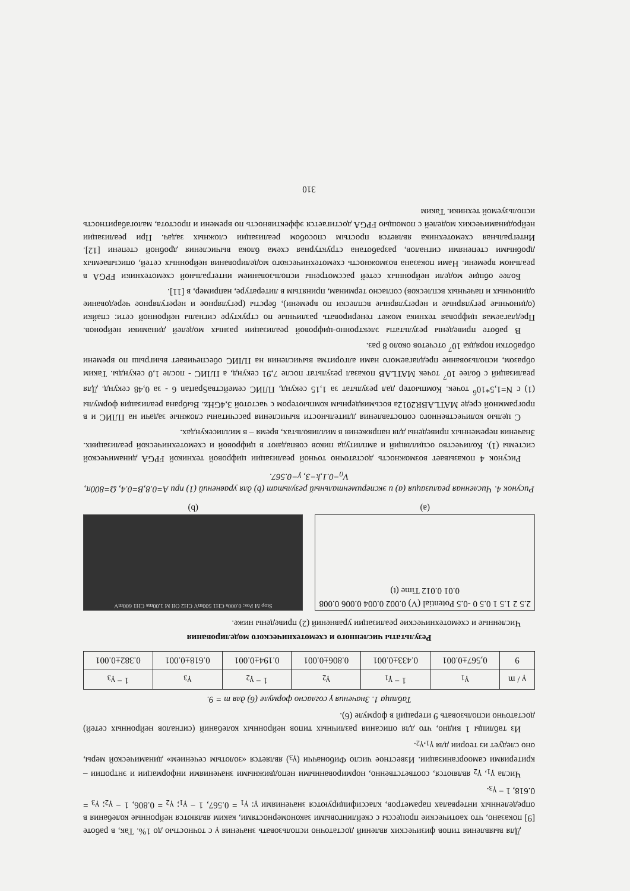Для выявления типов физических явлений достаточно использовать значения γ с точностью до 1%. Так, в работе [9] показано, что хаотические процессы с скейлинговыми закономерностями, каким являются нейронные колебания в определенных интервалах параметров, классифицируются значениями γ: γ<sub>1</sub> = 0.567, 1 − γ<sub>1</sub>; γ<sub>2</sub> = 0.806, 1 − γ<sub>2</sub>; γ<sub>3</sub> = 0.618, 1 − γ<sub>3</sub>.
Числа γ<sub>1</sub>, γ<sub>2</sub> являются, соответственно, нормированными неподвижными значениями информации и энтропии – критериями самоорганизации. Известное число Фибоначчи (γ<sub>3</sub>) является «золотым сечением» динамической меры, оно следует из теории для γ<sub>1</sub>,γ<sub>2</sub>.
Из таблицы 1 видно, что для описания различных типов нейронных колебаний (сигналов нейронных сетей) достаточно использовать 9 итераций в формуле (6).
Таблица 1. Значения γ согласно формуле (6) для m = 9.
| γ / m | γ<sub>1</sub> | 1 − γ<sub>1</sub> | γ<sub>2</sub> | 1 − γ<sub>2</sub> | γ<sub>3</sub> | 1 − γ<sub>3</sub> |
| --- | --- | --- | --- | --- | --- | --- |
| 9 | 0,567±0.001 | 0.433±0.001 | 0.806±0.001 | 0.194±0.001 | 0.618±0.001 | 0.382±0.001 |
Результаты численного и схемотехнического моделирования
Численные и схемотехнические реализации уравнений (2) приведены ниже.
2.5 2 1.5 1 0.5 0 -0.5 Potential (V) 0.002 0.004 0.006 0.008 0.01 0.012 Time (t)
(a)
Stop M Pos: 0.000s CH1 500mV CH2 Off M 1.00ms CH1 600mV
(b)
Рисунок 4. Численная реализация (a) и экспериментальный результат (b) для уравнений (1) при A=0.8,B=0.4, Ω=800π, V<sub>0</sub>=0.1,k=3, γ=0.567.
Рисунок 4 показывает возможность достаточно точной реализации цифровой техникой FPGA динамической системы (1). Количество осцилляций и амплитуда пиков совпадают в цифровой и схемотехнической реализациях. Значения переменных приведены для напряжения в милливольтах, время – в миллисекундах.
С целью количественного сопоставления длительности вычисления рассчитаны сложные задачи на ПЛИС и в программной среде MATLABR2012a восьмиядерным компьютером с частотой 3,4GHz. Выбрана реализация формулы (1) с N=1,5*10<sup>6</sup> точек. Компьютер дал результат за 1,15 секунд, ПЛИС семействаSpartan 6 - за 0,48 секунд. Для реализаций с более 10<sup>7</sup> точек MATLAB показал результат после 7,91 секунд, а ПЛИС - после 1,0 секунды. Таким образом, использование предлагаемого нами алгоритма вычисления на ПЛИС обеспечивает выигрыш по времени обработки порядка 10<sup>7</sup> отсчетов около 8 раз.
В работе приведены результаты электронно-цифровой реализации разных моделей динамики нейронов. Предлагаемая цифровая техника может генерировать различные по структуре сигналы нейронной сети: спайки (одиночные регулярные и нерегулярные всплески по времени), берсты (регулярное и нерегулярное чередование одиночных и пачечных всплесков) согласно терминам, принятым в литературе, например, в [11].
Более общие модели нейронных сетей рассмотрены использованием интегральной схемотехники FPGA в реальном времени. Нами показана возможность схемотехнического моделирования нейронных сетей, описываемых дробными степенями сигналов, разработана структурная схема блока вычисления дробной степени [12]. Интегральная схемотехника является простым способом реализации сложных задач. При реализации нейродинамических моделей с помощью FPGA достигается эффективность по времени и простота, малогабаритность используемой техники. Таким
310